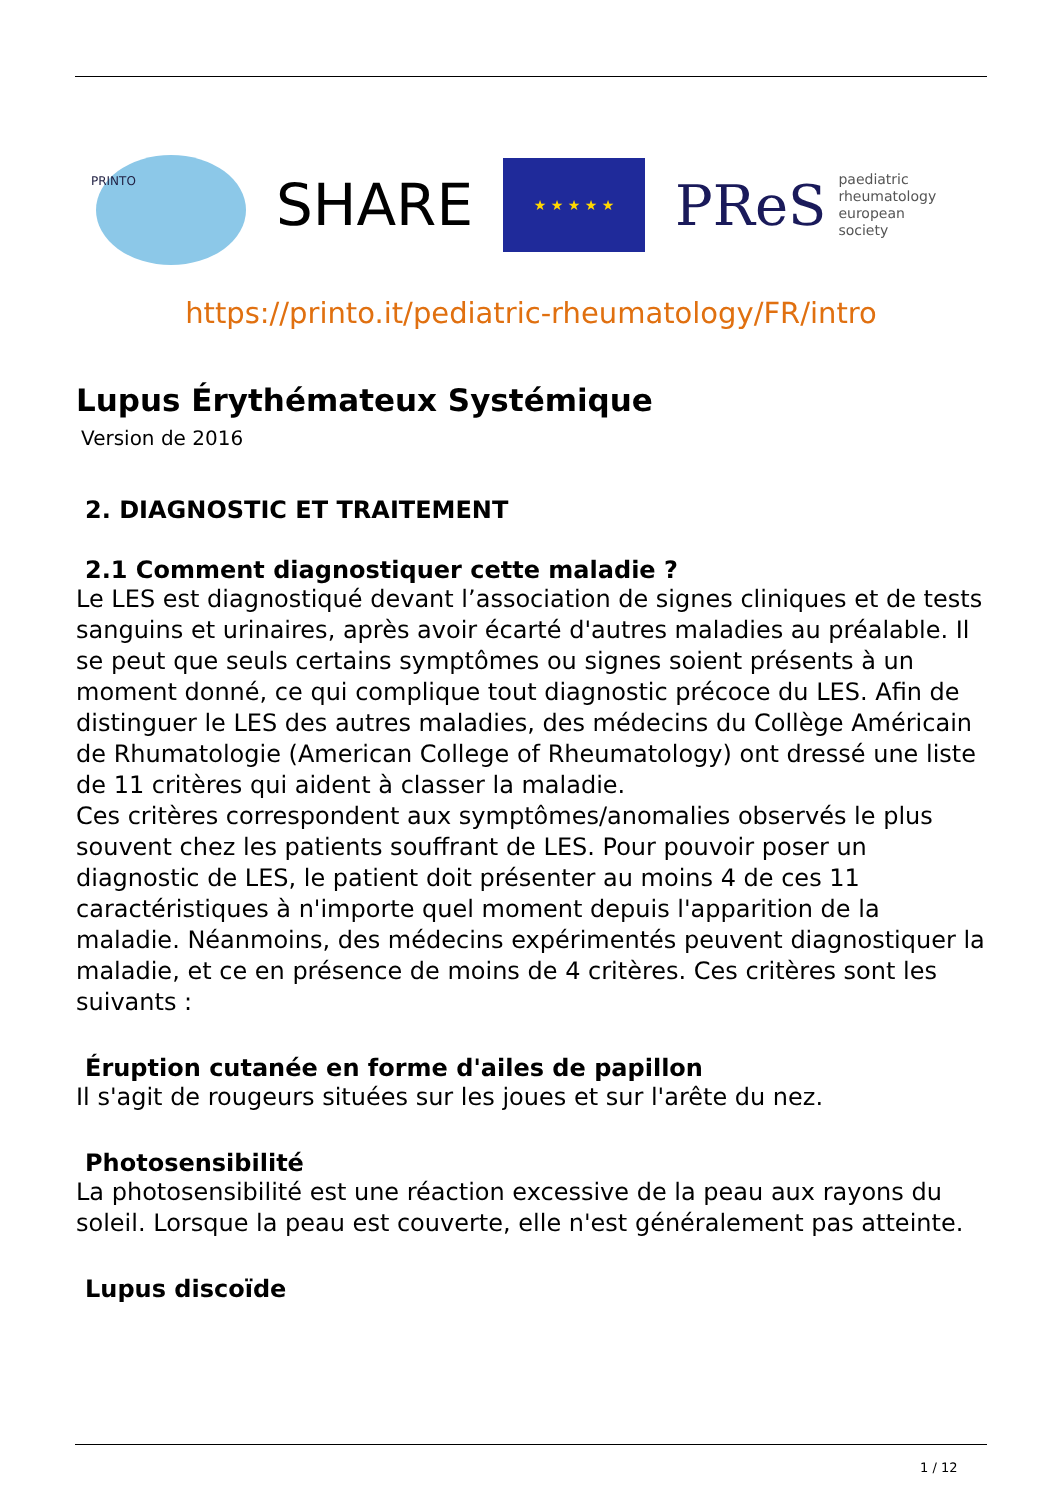PRINTO
SHARE
★ ★ ★ ★ ★
PReS paediatric
rheumatology
european
society
https://printo.it/pediatric-rheumatology/FR/intro
Lupus Érythémateux Systémique
Version de 2016
2. DIAGNOSTIC ET TRAITEMENT
2.1 Comment diagnostiquer cette maladie ?
Le LES est diagnostiqué devant l’association de signes cliniques et de tests sanguins et urinaires, après avoir écarté d'autres maladies au préalable. Il se peut que seuls certains symptômes ou signes soient présents à un moment donné, ce qui complique tout diagnostic précoce du LES. Afin de distinguer le LES des autres maladies, des médecins du Collège Américain de Rhumatologie (American College of Rheumatology) ont dressé une liste de 11 critères qui aident à classer la maladie.
Ces critères correspondent aux symptômes/anomalies observés le plus souvent chez les patients souffrant de LES. Pour pouvoir poser un diagnostic de LES, le patient doit présenter au moins 4 de ces 11 caractéristiques à n'importe quel moment depuis l'apparition de la maladie. Néanmoins, des médecins expérimentés peuvent diagnostiquer la maladie, et ce en présence de moins de 4 critères. Ces critères sont les suivants :
Éruption cutanée en forme d'ailes de papillon
Il s'agit de rougeurs situées sur les joues et sur l'arête du nez.
Photosensibilité
La photosensibilité est une réaction excessive de la peau aux rayons du soleil. Lorsque la peau est couverte, elle n'est généralement pas atteinte.
Lupus discoïde
1 / 12